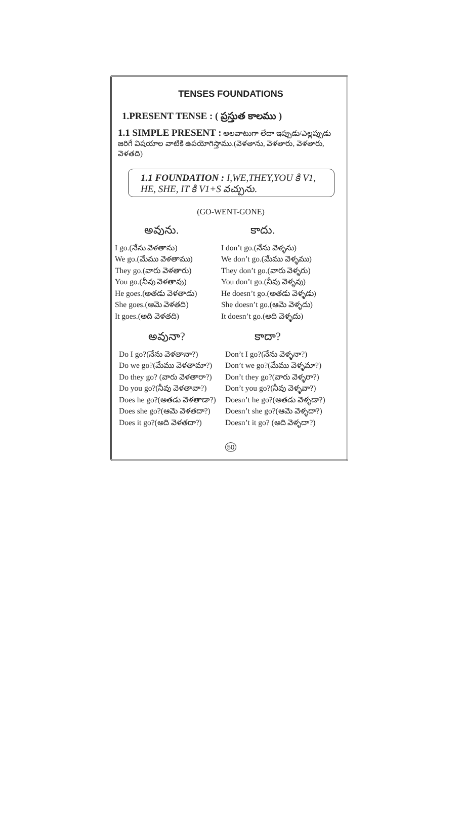TENSES FOUNDATIONS
1.PRESENT TENSE : ( ప్రస్తుత కాలము )
1.1 SIMPLE PRESENT : అలవాటుగా లేదా ఇప్పుడు/ఎల్లప్పుడు జరిగే విషయాల వాటికి ఉపయోగిస్తాము.(వెళతాను, వెళతారు, వెళతారు, వెళతది)
1.1 FOUNDATION : I,WE,THEY,YOU కి V1,
HE, SHE, IT కి V1+S వచ్చును.
(GO-WENT-GONE)
అవును.
I go.(నేను వెళతాను)
We go.(మేము వెళతాము)
They go.(వారు వెళతారు)
You go.(నీవు వెళతావు)
He goes.(అతడు వెళతాడు)
She goes.(ఆమె వెళతది)
It goes.(అది వెళతది)
కాదు.
I don’t go.(నేను వెళ్ళను)
We don’t go.(మేము వెళ్ళము)
They don’t go.(వారు వెళ్ళరు)
You don’t go.(నీవు వెళ్ళవు)
He doesn’t go.(అతడు వెళ్ళడు)
She doesn’t go.(ఆమె వెళ్ళదు)
It doesn’t go.(అది వెళ్ళదు)
అవునా?
Do I go?(నేను వెళతానా?)
Do we go?(మేము వెళతామా?)
Do they go? (వారు వెళతారా?)
Do you go?(నీవు వెళతావా?)
Does he go?(అతడు వెళతాడా?)
Does she go?(ఆమె వెళతదా?)
Does it go?(అది వెళతదా?)
కాదా?
Don’t I go?(నేను వెళ్ళనా?)
Don’t we go?(మేము వెళ్ళమా?)
Don’t they go?(వారు వెళ్ళరా?)
Don’t you go?(నీవు వెళ్ళవా?)
Doesn’t he go?(అతడు వెళ్ళడా?)
Doesn’t she go?(ఆమె వెళ్ళదా?)
Doesn’t it go? (అది వెళ్ళదా?)
50